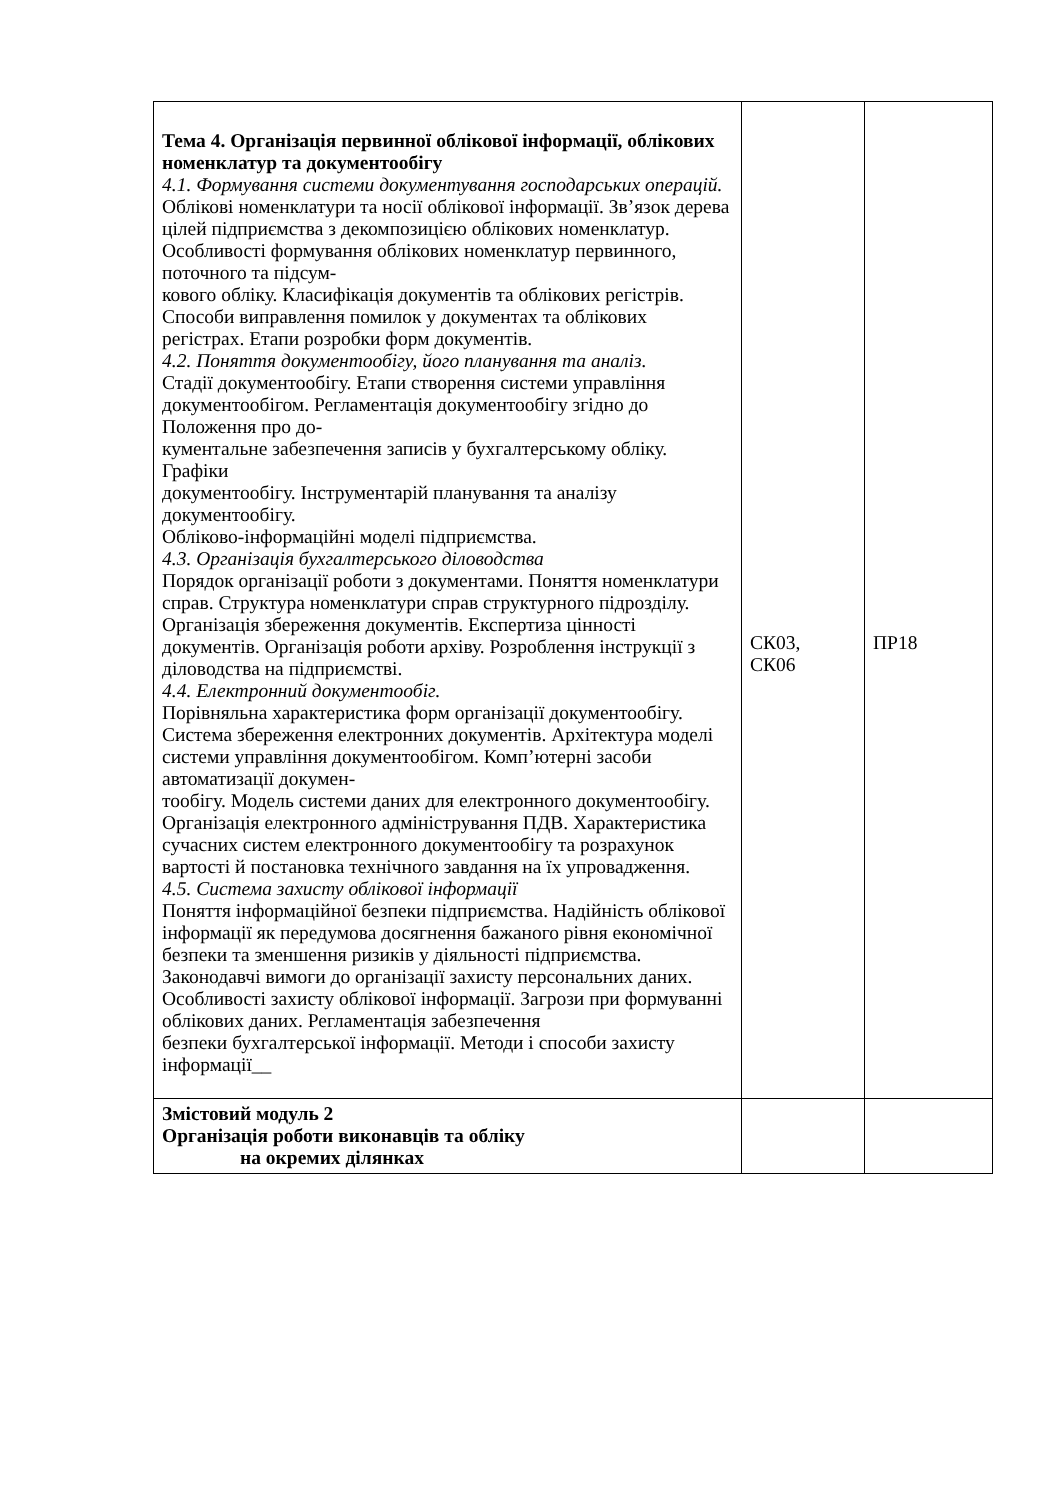| Тема 4. Організація первинної облікової інформації, облікових номенклатур та документообігу 4.1. Формування системи документування господарських операцій. Облікові номенклатури та носії облікової інформації. Зв’язок дерева цілей підприємства з декомпозицією облікових номенклатур. Особливості формування облікових номенклатур первинного, поточного та підсум- кового обліку. Класифікація документів та облікових регістрів. Способи виправлення помилок у документах та облікових регістрах. Етапи розробки форм документів. 4.2. Поняття документообігу, його планування та аналіз. Стадії документообігу. Етапи створення системи управління документообігом. Регламентація документообігу згідно до Положення про до- кументальне забезпечення записів у бухгалтерському обліку. Графіки документообігу. Інструментарій планування та аналізу документообігу. Обліково-інформаційні моделі підприємства. 4.3. Організація бухгалтерського діловодства Порядок організації роботи з документами. Поняття номенклатури справ. Структура номенклатури справ структурного підрозділу. Організація збереження документів. Експертиза цінності документів. Організація роботи архіву. Розроблення інструкції з діловодства на підприємстві. 4.4. Електронний документообіг. Порівняльна характеристика форм організації документообігу. Система збереження електронних документів. Архітектура моделі системи управління документообігом. Комп’ютерні засоби автоматизації докумен- тообігу. Модель системи даних для електронного документообігу. Організація електронного адміністрування ПДВ. Характеристика сучасних систем електронного документообігу та розрахунок вартості й постановка технічного завдання на їх упровадження. 4.5. Система захисту облікової інформації Поняття інформаційної безпеки підприємства. Надійність облікової інформації як передумова досягнення бажаного рівня економічної безпеки та зменшення ризиків у діяльності підприємства. Законодавчі вимоги до організації захисту персональних даних. Особливості захисту облікової інформації. Загрози при формуванні облікових даних. Регламентація забезпечення безпеки бухгалтерської інформації. Методи і способи захисту інформації__ | СК03, СК06 | ПР18 |
| Змістовий модуль 2 Організація роботи виконавців та обліку на окремих ділянках | | |